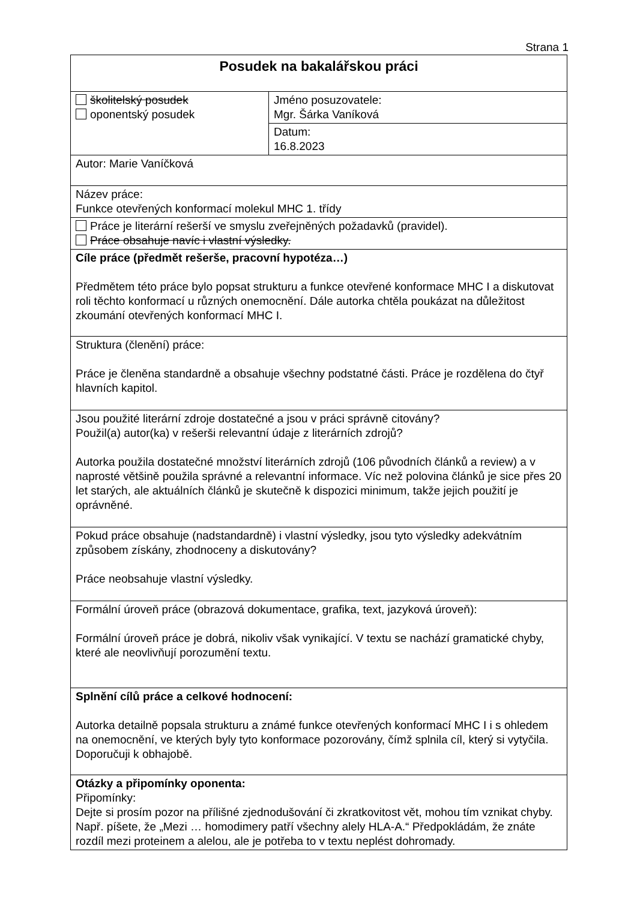Strana 1
| Posudek na bakalářskou práci | |
| školitelský posudek oponentský posudek | Jméno posuzovatele: Mgr. Šárka Vaníková |
| | Datum: 16.8.2023 |
| Autor: Marie Vaníčková | |
| Název práce: Funkce otevřených konformací molekul MHC 1. třídy | |
| Práce je literární rešerší ve smyslu zveřejněných požadavků (pravidel). Práce obsahuje navíc i vlastní výsledky. | |
| Cíle práce (předmět rešerše, pracovní hypotéza…) Předmětem této práce bylo popsat strukturu a funkce otevřené konformace MHC I a diskutovat roli těchto konformací u různých onemocnění. Dále autorka chtěla poukázat na důležitost zkoumání otevřených konformací MHC I. | |
| Struktura (členění) práce: Práce je členěna standardně a obsahuje všechny podstatné části. Práce je rozdělena do čtyř hlavních kapitol. | |
| Jsou použité literární zdroje dostatečné a jsou v práci správně citovány? Použil(a) autor(ka) v rešerši relevantní údaje z literárních zdrojů? Autorka použila dostatečné množství literárních zdrojů (106 původních článků a review) a v naprosté většině použila správné a relevantní informace. Víc než polovina článků je sice přes 20 let starých, ale aktuálních článků je skutečně k dispozici minimum, takže jejich použití je oprávněné. | |
| Pokud práce obsahuje (nadstandardně) i vlastní výsledky, jsou tyto výsledky adekvátním způsobem získány, zhodnoceny a diskutovány? Práce neobsahuje vlastní výsledky. | |
| Formální úroveň práce (obrazová dokumentace, grafika, text, jazyková úroveň): Formální úroveň práce je dobrá, nikoliv však vynikající. V textu se nachází gramatické chyby, které ale neovlivňují porozumění textu. | |
| Splnění cílů práce a celkové hodnocení: Autorka detailně popsala strukturu a známé funkce otevřených konformací MHC I i s ohledem na onemocnění, ve kterých byly tyto konformace pozorovány, čímž splnila cíl, který si vytyčila. Doporučuji k obhajobě. | |
| Otázky a připomínky oponenta: Připomínky: Dejte si prosím pozor na přílišné zjednodušování či zkratkovitost vět, mohou tím vznikat chyby. Např. píšete, že „Mezi … homodimery patří všechny alely HLA-A.“ Předpokládám, že znáte rozdíl mezi proteinem a alelou, ale je potřeba to v textu neplést dohromady. | |